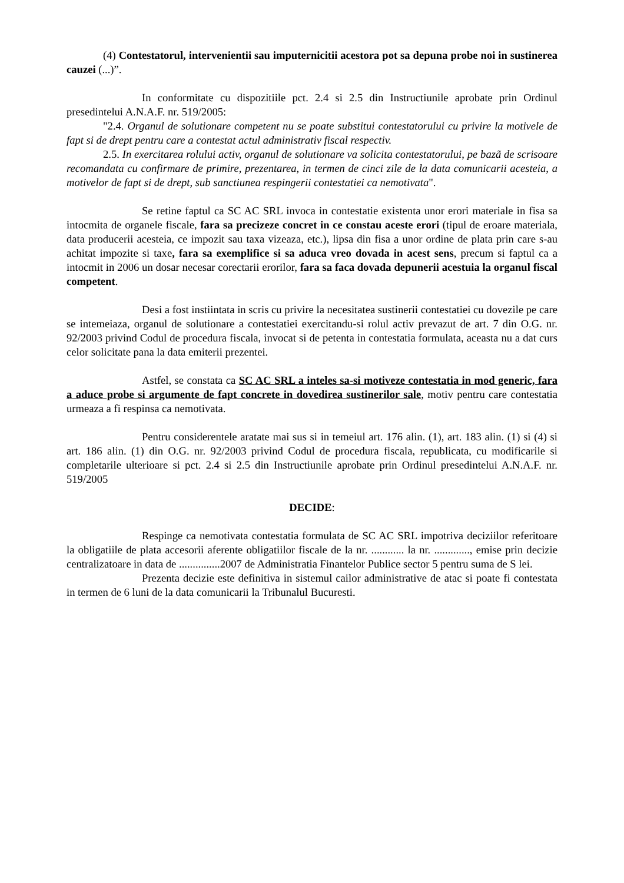(4) Contestatorul, intervenientii sau imputernicitii acestora pot sa depuna probe noi in sustinerea cauzei (...)”.
In conformitate cu dispozitiile pct. 2.4 si 2.5 din Instructiunile aprobate prin Ordinul presedintelui A.N.A.F. nr. 519/2005:
"2.4. Organul de solutionare competent nu se poate substitui contestatorului cu privire la motivele de fapt si de drept pentru care a contestat actul administrativ fiscal respectiv.
2.5. In exercitarea rolului activ, organul de solutionare va solicita contestatorului, pe bazã de scrisoare recomandata cu confirmare de primire, prezentarea, in termen de cinci zile de la data comunicarii acesteia, a motivelor de fapt si de drept, sub sanctiunea respingerii contestatiei ca nemotivata".
Se retine faptul ca SC AC SRL invoca in contestatie existenta unor erori materiale in fisa sa intocmita de organele fiscale, fara sa precizeze concret in ce constau aceste erori (tipul de eroare materiala, data producerii acesteia, ce impozit sau taxa vizeaza, etc.), lipsa din fisa a unor ordine de plata prin care s-au achitat impozite si taxe, fara sa exemplifice si sa aduca vreo dovada in acest sens, precum si faptul ca a intocmit in 2006 un dosar necesar corectarii erorilor, fara sa faca dovada depunerii acestuia la organul fiscal competent.
Desi a fost instiintata in scris cu privire la necesitatea sustinerii contestatiei cu dovezile pe care se intemeiaza, organul de solutionare a contestatiei exercitandu-si rolul activ prevazut de art. 7 din O.G. nr. 92/2003 privind Codul de procedura fiscala, invocat si de petenta in contestatia formulata, aceasta nu a dat curs celor solicitate pana la data emiterii prezentei.
Astfel, se constata ca SC AC SRL a inteles sa-si motiveze contestatia in mod generic, fara a aduce probe si argumente de fapt concrete in dovedirea sustinerilor sale, motiv pentru care contestatia urmeaza a fi respinsa ca nemotivata.
Pentru considerentele aratate mai sus si in temeiul art. 176 alin. (1), art. 183 alin. (1) si (4) si art. 186 alin. (1) din O.G. nr. 92/2003 privind Codul de procedura fiscala, republicata, cu modificarile si completarile ulterioare si pct. 2.4 si 2.5 din Instructiunile aprobate prin Ordinul presedintelui A.N.A.F. nr. 519/2005
DECIDE:
Respinge ca nemotivata contestatia formulata de SC AC SRL impotriva deciziilor referitoare la obligatiile de plata accesorii aferente obligatiilor fiscale de la nr. ............ la nr. ............., emise prin decizie centralizatoare in data de ...............2007 de Administratia Finantelor Publice sector 5 pentru suma de S lei.
Prezenta decizie este definitiva in sistemul cailor administrative de atac si poate fi contestata in termen de 6 luni de la data comunicarii la Tribunalul Bucuresti.